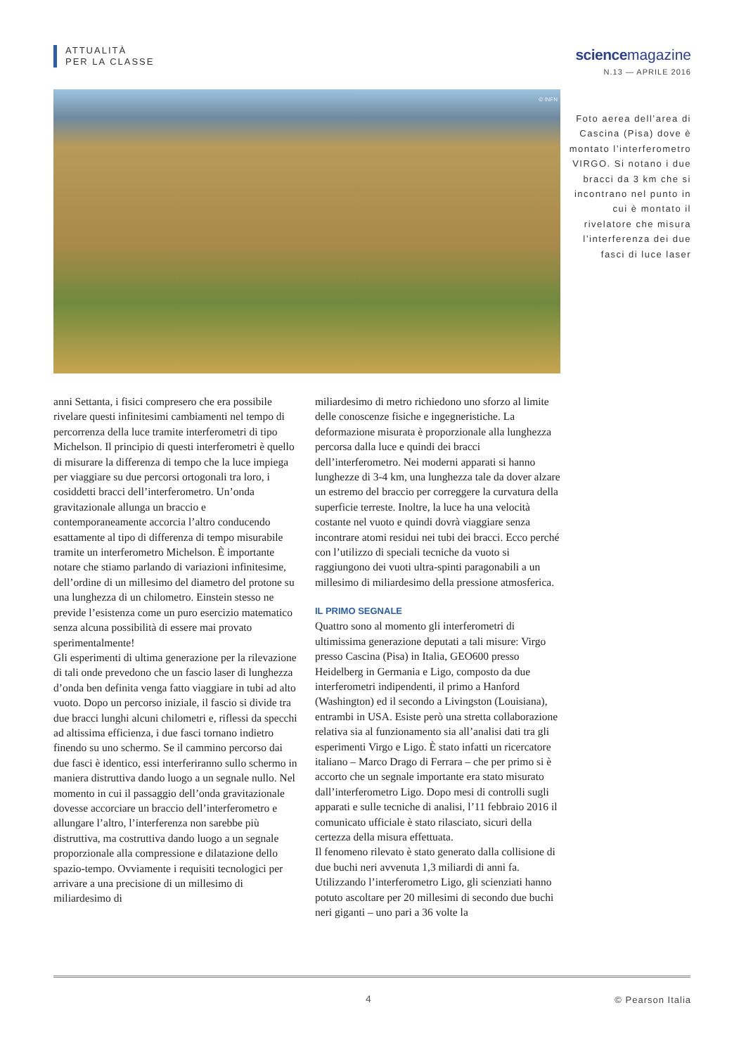ATTUALITÀ
PER LA CLASSE
sciencemagazine
N.13 — APRILE 2016
© INFN
Foto aerea dell’area di Cascina (Pisa) dove è montato l’interferometro VIRGO. Si notano i due bracci da 3 km che si incontrano nel punto in cui è montato il rivelatore che misura l’interferenza dei due fasci di luce laser
anni Settanta, i fisici compresero che era possibile rivelare questi infinitesimi cambiamenti nel tempo di percorrenza della luce tramite interferometri di tipo Michelson. Il principio di questi interferometri è quello di misurare la differenza di tempo che la luce impiega per viaggiare su due percorsi ortogonali tra loro, i cosiddetti bracci dell’interferometro. Un’onda gravitazionale allunga un braccio e contemporaneamente accorcia l’altro conducendo esattamente al tipo di differenza di tempo misurabile tramite un interferometro Michelson. È importante notare che stiamo parlando di variazioni infinitesime, dell’ordine di un millesimo del diametro del protone su una lunghezza di un chilometro. Einstein stesso ne previde l’esistenza come un puro esercizio matematico senza alcuna possibilità di essere mai provato sperimentalmente!
Gli esperimenti di ultima generazione per la rilevazione di tali onde prevedono che un fascio laser di lunghezza d’onda ben definita venga fatto viaggiare in tubi ad alto vuoto. Dopo un percorso iniziale, il fascio si divide tra due bracci lunghi alcuni chilometri e, riflessi da specchi ad altissima efficienza, i due fasci tornano indietro finendo su uno schermo. Se il cammino percorso dai due fasci è identico, essi interferiranno sullo schermo in maniera distruttiva dando luogo a un segnale nullo. Nel momento in cui il passaggio dell’onda gravitazionale dovesse accorciare un braccio dell’interferometro e allungare l’altro, l’interferenza non sarebbe più distruttiva, ma costruttiva dando luogo a un segnale proporzionale alla compressione e dilatazione dello spazio-tempo. Ovviamente i requisiti tecnologici per arrivare a una precisione di un millesimo di miliardesimo di
miliardesimo di metro richiedono uno sforzo al limite delle conoscenze fisiche e ingegneristiche. La deformazione misurata è proporzionale alla lunghezza percorsa dalla luce e quindi dei bracci dell’interferometro. Nei moderni apparati si hanno lunghezze di 3-4 km, una lunghezza tale da dover alzare un estremo del braccio per correggere la curvatura della superficie terreste. Inoltre, la luce ha una velocità costante nel vuoto e quindi dovrà viaggiare senza incontrare atomi residui nei tubi dei bracci. Ecco perché con l’utilizzo di speciali tecniche da vuoto si raggiungono dei vuoti ultra-spinti paragonabili a un millesimo di miliardesimo della pressione atmosferica.
IL PRIMO SEGNALE
Quattro sono al momento gli interferometri di ultimissima generazione deputati a tali misure: Virgo presso Cascina (Pisa) in Italia, GEO600 presso Heidelberg in Germania e Ligo, composto da due interferometri indipendenti, il primo a Hanford (Washington) ed il secondo a Livingston (Louisiana), entrambi in USA. Esiste però una stretta collaborazione relativa sia al funzionamento sia all’analisi dati tra gli esperimenti Virgo e Ligo. È stato infatti un ricercatore italiano – Marco Drago di Ferrara – che per primo si è accorto che un segnale importante era stato misurato dall’interferometro Ligo. Dopo mesi di controlli sugli apparati e sulle tecniche di analisi, l’11 febbraio 2016 il comunicato ufficiale è stato rilasciato, sicuri della certezza della misura effettuata.
Il fenomeno rilevato è stato generato dalla collisione di due buchi neri avvenuta 1,3 miliardi di anni fa. Utilizzando l’interferometro Ligo, gli scienziati hanno potuto ascoltare per 20 millesimi di secondo due buchi neri giganti – uno pari a 36 volte la
4 © Pearson Italia